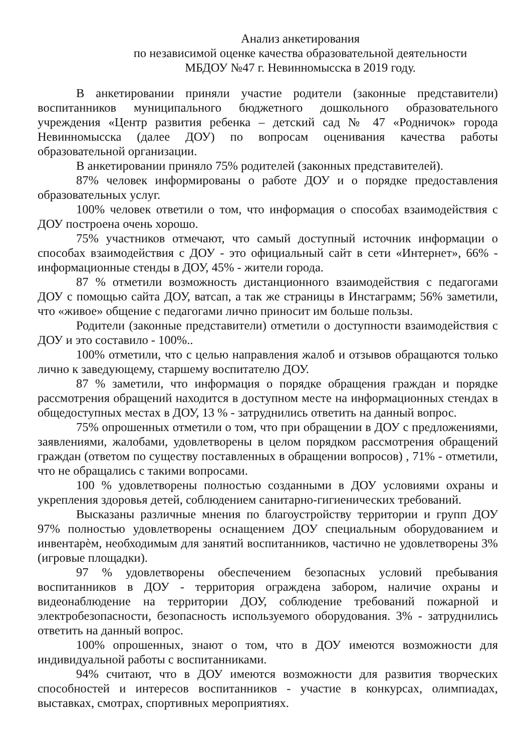Анализ анкетирования
по независимой оценке качества образовательной деятельности
МБДОУ №47 г. Невинномысска в 2019 году.
В анкетировании приняли участие родители (законные представители) воспитанников муниципального бюджетного дошкольного образовательного учреждения «Центр развития ребенка – детский сад № 47 «Родничок» города Невинномысска (далее ДОУ) по вопросам оценивания качества работы образовательной организации.
В анкетировании приняло 75% родителей (законных представителей).
87% человек информированы о работе ДОУ и о порядке предоставления образовательных услуг.
100% человек ответили о том, что информация о способах взаимодействия с ДОУ построена очень хорошо.
75% участников отмечают, что самый доступный источник информации о способах взаимодействия с ДОУ - это официальный сайт в сети «Интернет», 66% - информационные стенды в ДОУ, 45% - жители города.
87 % отметили возможность дистанционного взаимодействия с педагогами ДОУ с помощью сайта ДОУ, ватсап, а так же страницы в Инстаграмм; 56% заметили, что «живое» общение с педагогами лично приносит им больше пользы.
Родители (законные представители) отметили о доступности взаимодействия с ДОУ и это составило - 100%..
100% отметили, что с целью направления жалоб и отзывов обращаются только лично к заведующему, старшему воспитателю ДОУ.
87 % заметили, что информация о порядке обращения граждан и порядке рассмотрения обращений находится в доступном месте на информационных стендах в общедоступных местах в ДОУ, 13 % - затруднились ответить на данный вопрос.
75% опрошенных отметили о том, что при обращении в ДОУ с предложениями, заявлениями, жалобами, удовлетворены в целом порядком рассмотрения обращений граждан (ответом по существу поставленных в обращении вопросов) , 71% - отметили, что не обращались с такими вопросами.
100 % удовлетворены полностью созданными в ДОУ условиями охраны и укрепления здоровья детей, соблюдением санитарно-гигиенических требований.
Высказаны различные мнения по благоустройству территории и групп ДОУ 97% полностью удовлетворены оснащением ДОУ специальным оборудованием и инвентарѐм, необходимым для занятий воспитанников, частично не удовлетворены 3% (игровые площадки).
97 % удовлетворены обеспечением безопасных условий пребывания воспитанников в ДОУ - территория ограждена забором, наличие охраны и видеонаблюдение на территории ДОУ, соблюдение требований пожарной и электробезопасности, безопасность используемого оборудования. 3% - затруднились ответить на данный вопрос.
100% опрошенных, знают о том, что в ДОУ имеются возможности для индивидуальной работы с воспитанниками.
94% считают, что в ДОУ имеются возможности для развития творческих способностей и интересов воспитанников - участие в конкурсах, олимпиадах, выставках, смотрах, спортивных мероприятиях.